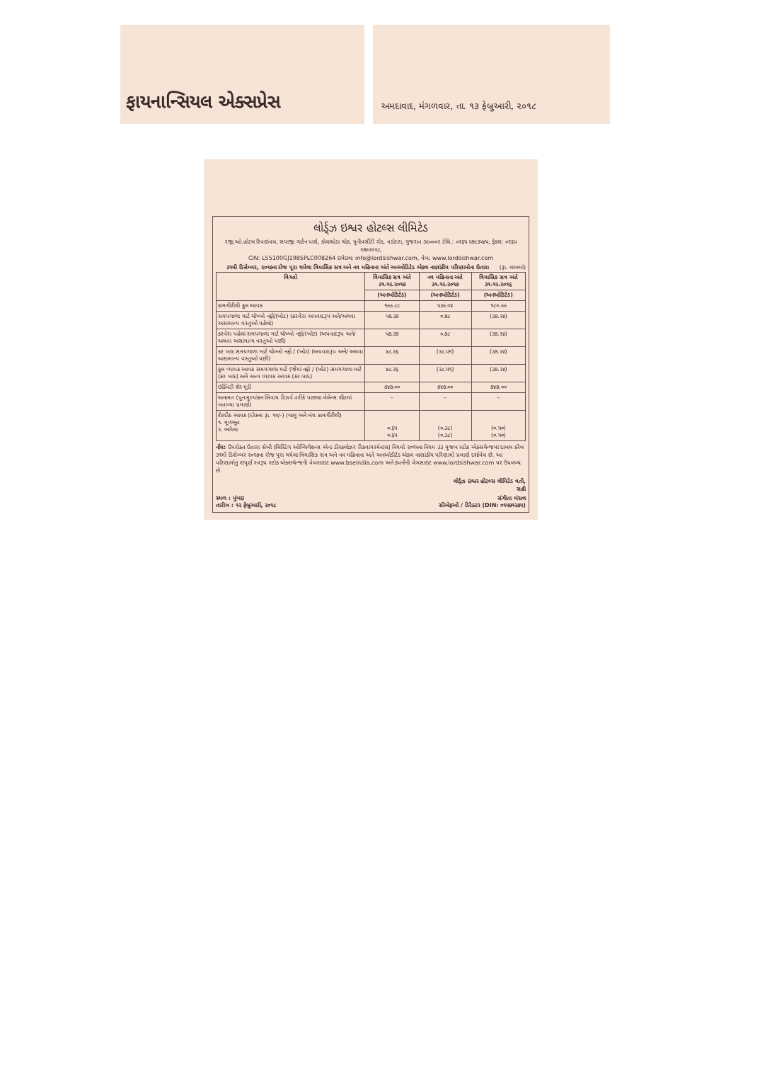ફાયનાન્સિયલ એક્સપ્રેસ
અમદાવાદ, મંગળવાર, તા. ૧૩ ફેબ્રુઆરી, ૨૦૧૮
લોર્ડ્ઝ ઇશ્વર હોટલ્સ લીમિટેડ
રજી.ઓ.હોટલ રિવાઇવલ, સયાજી ગાર્ડન પાસે, કોલાઘોડા ચોક, યુનીવર્સીટી રોડ, વડોદરા, ગુજરાત ૩૯૦૦૦૨ ટેલિ.: ૦૨૬૫ ૨૭૯૩૫૪૫, ફેક્સ: ૦૨૬૫ ૨૭૯૨૦૨૮,
CIN: L55100GJ1985PLC008264 ઇમેઇલ: info@lordsishwar.com, વેબ: www.lordsishwar.com
૩૧મી ડિસેમ્બર, ૨૦૧૭ના રોજ પૂરા થયેલા ત્રિમાસિક સત્ર અને નવ મહિનાના અંતે અનઓડિટેડ એકલ નાણાંકીય પરિણામોના ઉતારા (રૂા. લાખમાં)
| વિગતો | ત્રિમાસિક સત્ર અંતે ૩૧.૧૨.૨૦૧૭ | નવ મહિનાના અંતે ૩૧.૧૨.૨૦૧૭ | ત્રિમાસિક સત્ર અંતે ૩૧.૧૨.૨૦૧૬ |
| --- | --- | --- | --- |
| | (અનઓડિટેડ) | (અનઓડિટેડ) | (અનઓડિટેડ) |
| કામગીરીથી કુલ આવક | ૧૯૯.૮૮ | ૫૩૯.૦૪ | ૧૮૦.૯૯ |
| સમયગાળા માટે ચોખ્ખો નફો/(ખોટ) (કરવેરા અપવાદરૂપ અને/અથવા અસામાન્ય વસ્તુઓ પહેલાં) | ૫૭.૩૭ | ૦.૭૮ | (૩૭.૨૪) |
| કરવેરા પહેલાં સમયગાળા માટે ચોખ્ખો નફો/(ખોટ) (અપવાદરૂપ અને/અથવા અસામાન્ય વસ્તુઓ પછી) | ૫૭.૩૭ | ૦.૭૮ | (૩૭.૨૪) |
| કર બાદ સમયગાળા માટે ચોખ્ખો નફો / (ખોટ) (અપવાદરૂપ અને/ અથવા અસામાન્ય વસ્તુઓ પછી) | ૪૮.૨૬ | (૨૮.૫૧) | (૩૭.૨૪) |
| કુલ વ્યાપક આવક સમયગાળા માટે (જેમાં નફો / (ખોટ) સમયગાળા માટે (કર બાદ) અને અન્ય વ્યાપક આવક (કર બાદ) | ૪૮.૨૬ | (૨૮.૫૧) | (૩૭.૨૪) |
| ઇક્વિટી શેર મૂડી | ૭૪૭.૦૦ | ૭૪૭.૦૦ | ૭૪૭.૦૦ |
| અનામત (પુનઃમુલ્યાંકન સિવાય રિઝર્વ તરીકે પાછલા બેલેન્સ શીટમાં બતાવ્યા પ્રમાણે) | – | – | – |
| શેરદીઠ આવક (દરેકના રૂા. ૧૦/-) (ચાલુ અને બંધ કામગીરીથી) ૧. મૂળભૂત ૨. ભળેલા | ૦.૬૫ ૦.૬૫ | (૦.૩૮) (૦.૩૮) | (૦.૫૦) (૦.૫૦) |
નોંધ: ઉપરોક્ત ઉતારા સેબી (લિસ્ટિંગ ઓબ્લિગેશન્સ એન્ડ ડીસ્કલોઝર રિકવાયરમેન્ટસ) નિયમો ૨૦૧૫ના નિયમ ૩૩ મુજબ સ્ટોક એક્સચેન્જમાં દાખલ કરેલ ૩૧મી ડિસેમ્બર ૨૦૧૭ના રોજ પૂરા થયેલા ત્રિમાસિક સત્ર અને નવ મહિનાના અંતે અનઓડીટેડ એકલ નાણાંકીય પરિણામો પ્રમાણે દર્શાવેલ છે. આ પરિણામોનું સંપૂર્ણ સ્વરૂપ સ્ટોક એક્સચેન્જની વેબસાઇટ www.bseindia.com અને કંપનીની વેબસાઇટ www.lordsishwar.com પર ઉપલબ્ધ છે.
લોર્ડ્ઝ ઇશ્વર હોટલ્સ લીમિટેડ વતી,
સહી
સ્થળ : મુંબઇ સંગીતા બંસલ
તારીખ : ૧૨ ફેબ્રુઆરી, ૨૦૧૮ સીએફઓ / ડિરેક્ટર (DIN: ૦૧૫૭૧૨૭૫)